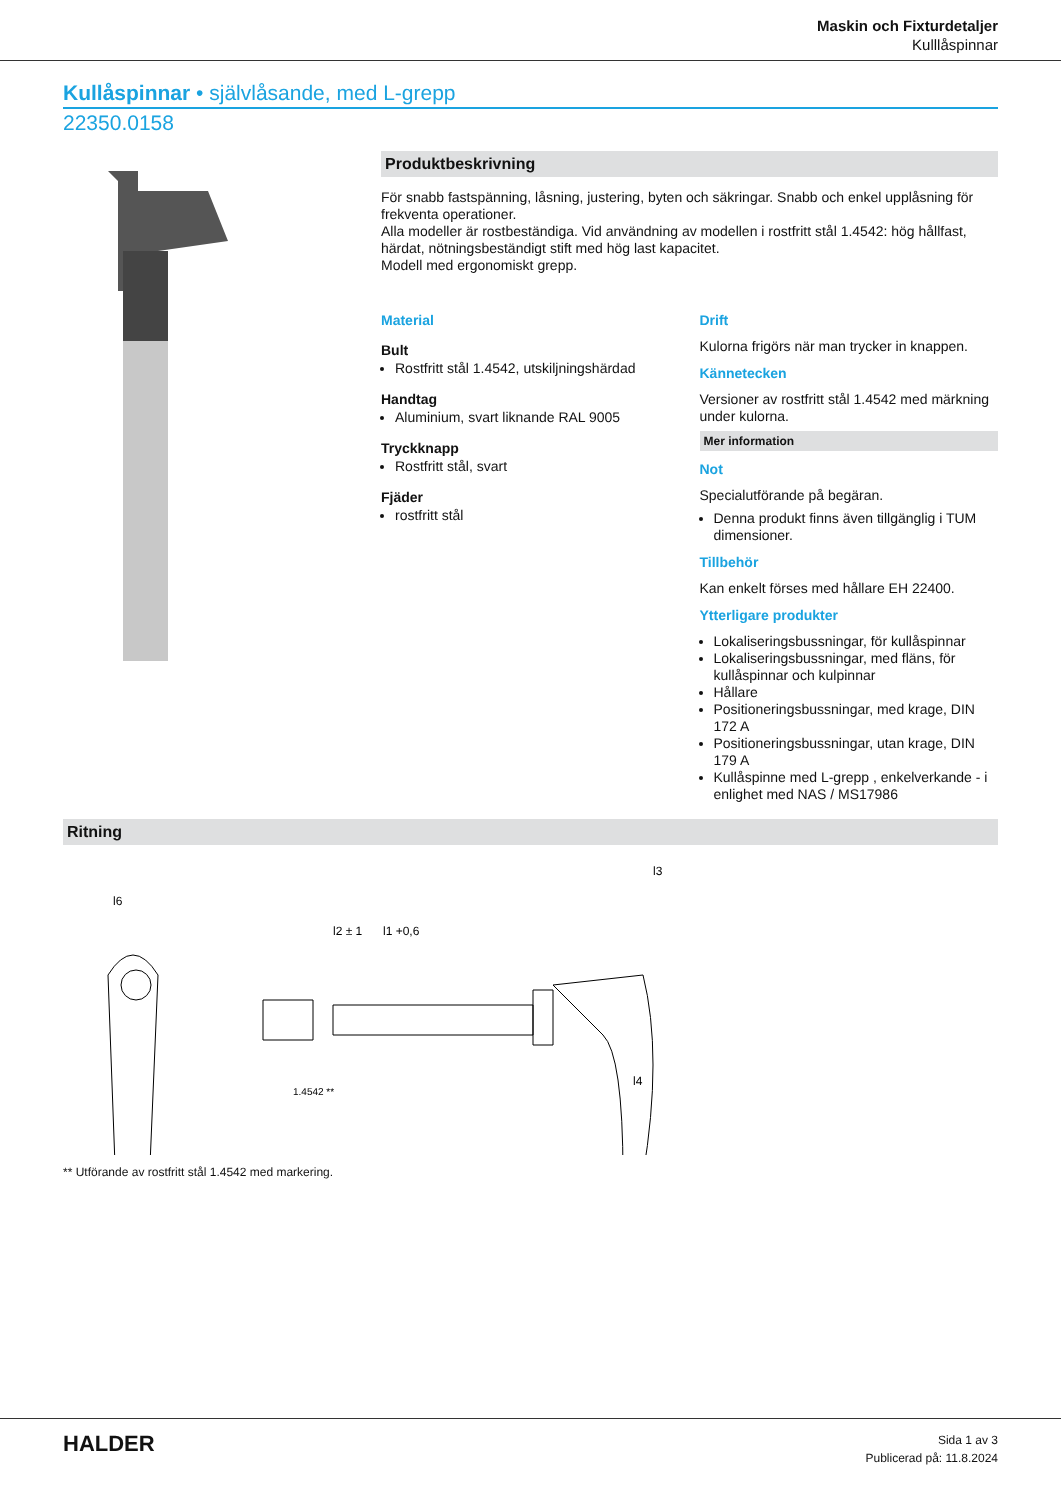Maskin och Fixturdetaljer
Kulllåspinnar
Kullåspinnar • självlåsande, med L-grepp
22350.0158
Produktbeskrivning
För snabb fastspänning, låsning, justering, byten och säkringar. Snabb och enkel upplåsning för frekventa operationer.
Alla modeller är rostbeständiga. Vid användning av modellen i rostfritt stål 1.4542: hög hållfast, härdat, nötningsbeständigt stift med hög last kapacitet.
Modell med ergonomiskt grepp.
Material
Bult
Rostfritt stål 1.4542, utskiljningshärdad
Handtag
Aluminium, svart liknande RAL 9005
Tryckknapp
Rostfritt stål, svart
Fjäder
rostfritt stål
Drift
Kulorna frigörs när man trycker in knappen.
Kännetecken
Versioner av rostfritt stål 1.4542 med märkning under kulorna.
Mer information
Not
Specialutförande på begäran.
Denna produkt finns även tillgänglig i TUM dimensioner.
Tillbehör
Kan enkelt förses med hållare EH 22400.
Ytterligare produkter
Lokaliseringsbussningar, för kullåspinnar
Lokaliseringsbussningar, med fläns, för kullåspinnar och kulpinnar
Hållare
Positioneringsbussningar, med krage, DIN 172 A
Positioneringsbussningar, utan krage, DIN 179 A
Kullåspinne med L-grepp , enkelverkande - i enlighet med NAS / MS17986
Ritning
l6
l1 +0,6
l2 ± 1
l3
l4
1.4542 **
** Utförande av rostfritt stål 1.4542 med markering.
HALDER
Sida 1 av 3
Publicerad på: 11.8.2024